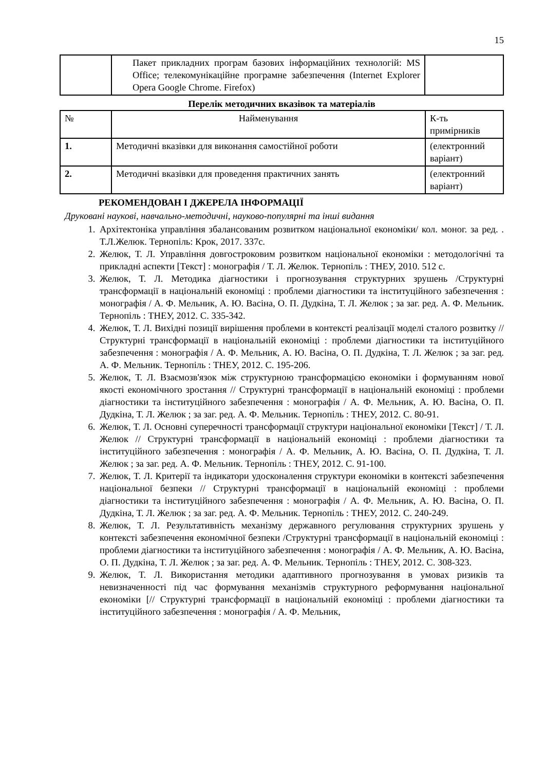15
| | Пакет прикладних програм базових інформаційних технологій: MS Office; телекомунікаційне програмне забезпечення (Internet Explorer Opera Google Chrome. Firefox) | |
Перелік методичних вказівок та матеріалів
| № | Найменування | К-ть примірників |
| --- | --- | --- |
| 1. | Методичні вказівки для виконання самостійної роботи | (електронний варіант) |
| 2. | Методичні вказівки для проведення практичних занять | (електронний варіант) |
РЕКОМЕНДОВАН І ДЖЕРЕЛА ІНФОРМАЦІЇ
Друковані наукові, навчально-методичні, науково-популярні та інші видання
1. Архітектоніка управління збалансованим розвитком національної економіки/ кол. моног. за ред. . Т.Л.Желюк. Тернопіль: Крок, 2017. 337с.
2. Желюк, Т. Л. Управління довгостроковим розвитком національної економіки : методологічні та прикладні аспекти [Текст] : монографія / Т. Л. Желюк. Тернопіль : ТНЕУ, 2010. 512 с.
3. Желюк, Т. Л. Методика діагностики і прогнозування структурних зрушень /Структурні трансформації в національній економіці : проблеми діагностики та інституційного забезпечення : монографія / А. Ф. Мельник, А. Ю. Васіна, О. П. Дудкіна, Т. Л. Желюк ; за заг. ред. А. Ф. Мельник. Тернопіль : ТНЕУ, 2012. С. 335-342.
4. Желюк, Т. Л. Вихідні позиції вирішення проблеми в контексті реалізації моделі сталого розвитку // Структурні трансформації в національній економіці : проблеми діагностики та інституційного забезпечення : монографія / А. Ф. Мельник, А. Ю. Васіна, О. П. Дудкіна, Т. Л. Желюк ; за заг. ред. А. Ф. Мельник. Тернопіль : ТНЕУ, 2012. С. 195-206.
5. Желюк, Т. Л. Взаємозв'язок між структурною трансформацією економіки і формуванням нової якості економічного зростання // Структурні трансформації в національній економіці : проблеми діагностики та інституційного забезпечення : монографія / А. Ф. Мельник, А. Ю. Васіна, О. П. Дудкіна, Т. Л. Желюк ; за заг. ред. А. Ф. Мельник. Тернопіль : ТНЕУ, 2012. С. 80-91.
6. Желюк, Т. Л. Основні суперечності трансформації структури національної економіки [Текст] / Т. Л. Желюк // Структурні трансформації в національній економіці : проблеми діагностики та інституційного забезпечення : монографія / А. Ф. Мельник, А. Ю. Васіна, О. П. Дудкіна, Т. Л. Желюк ; за заг. ред. А. Ф. Мельник. Тернопіль : ТНЕУ, 2012. С. 91-100.
7. Желюк, Т. Л. Критерії та індикатори удосконалення структури економіки в контексті забезпечення національної безпеки // Структурні трансформації в національній економіці : проблеми діагностики та інституційного забезпечення : монографія / А. Ф. Мельник, А. Ю. Васіна, О. П. Дудкіна, Т. Л. Желюк ; за заг. ред. А. Ф. Мельник. Тернопіль : ТНЕУ, 2012. С. 240-249.
8. Желюк, Т. Л. Результативність механізму державного регулювання структурних зрушень у контексті забезпечення економічної безпеки /Структурні трансформації в національній економіці : проблеми діагностики та інституційного забезпечення : монографія / А. Ф. Мельник, А. Ю. Васіна, О. П. Дудкіна, Т. Л. Желюк ; за заг. ред. А. Ф. Мельник. Тернопіль : ТНЕУ, 2012. С. 308-323.
9. Желюк, Т. Л. Використання методики адаптивного прогнозування в умовах ризиків та невизначенності під час формування механізмів структурного реформування національної економіки [// Структурні трансформації в національній економіці : проблеми діагностики та інституційного забезпечення : монографія / А. Ф. Мельник,